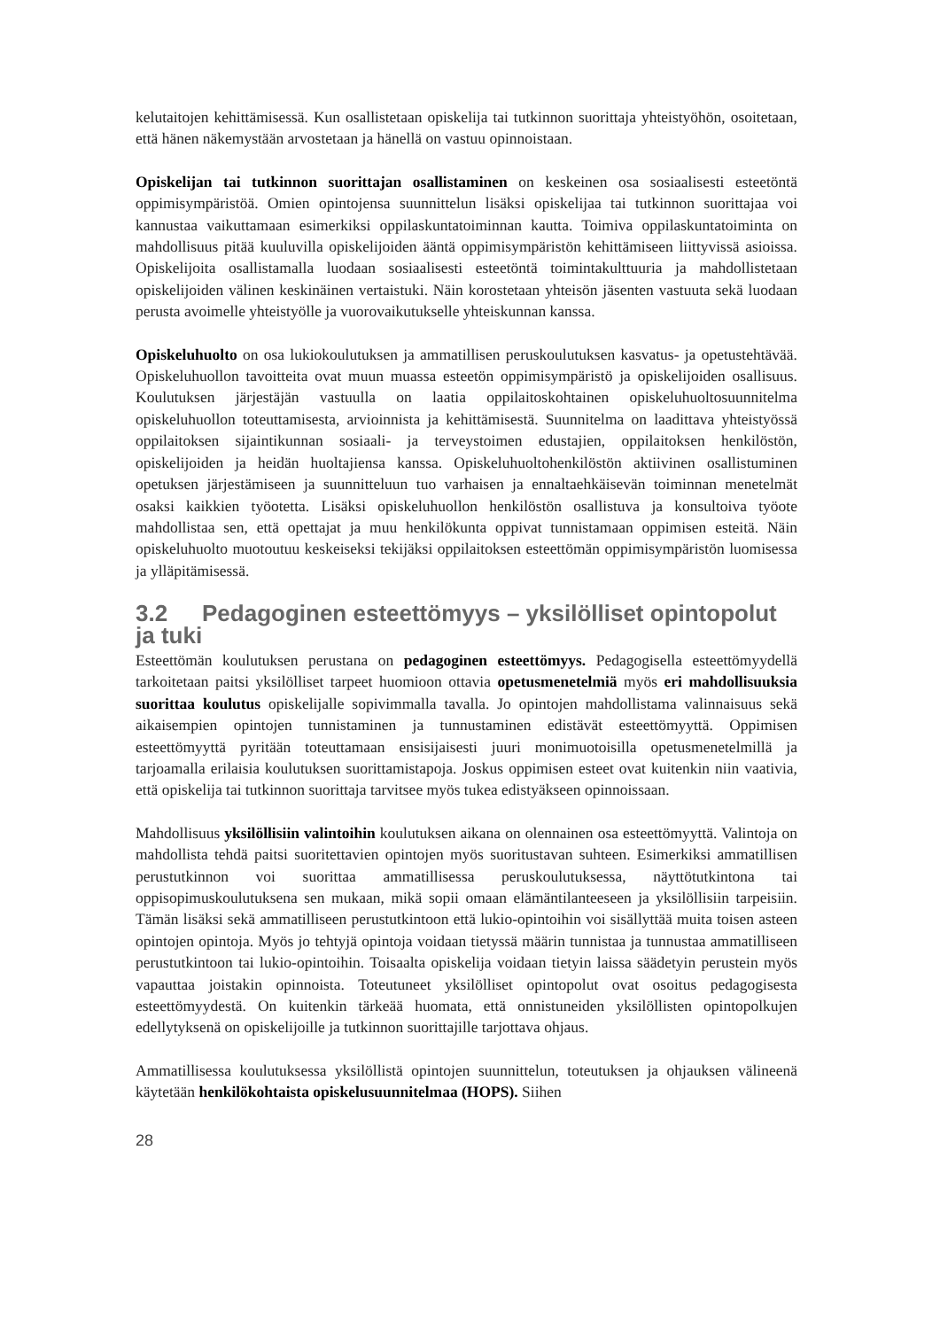kelutaitojen kehittämisessä. Kun osallistetaan opiskelija tai tutkinnon suorittaja yhteistyöhön, osoitetaan, että hänen näkemystään arvostetaan ja hänellä on vastuu opinnoistaan.
Opiskelijan tai tutkinnon suorittajan osallistaminen on keskeinen osa sosiaalisesti esteetöntä oppimisympäristöä. Omien opintojensa suunnittelun lisäksi opiskelijaa tai tutkinnon suorittajaa voi kannustaa vaikuttamaan esimerkiksi oppilaskuntatoiminnan kautta. Toimiva oppilaskuntatoiminta on mahdollisuus pitää kuuluvilla opiskelijoiden ääntä oppimisympäristön kehittämiseen liittyvissä asioissa. Opiskelijoita osallistamalla luodaan sosiaalisesti esteetöntä toimintakulttuuria ja mahdollistetaan opiskelijoiden välinen keskinäinen vertaistuki. Näin korostetaan yhteisön jäsenten vastuuta sekä luodaan perusta avoimelle yhteistyölle ja vuorovaikutukselle yhteiskunnan kanssa.
Opiskeluhuolto on osa lukiokoulutuksen ja ammatillisen peruskoulutuksen kasvatus- ja opetustehtävää. Opiskeluhuollon tavoitteita ovat muun muassa esteetön oppimisympäristö ja opiskelijoiden osallisuus. Koulutuksen järjestäjän vastuulla on laatia oppilaitoskohtainen opiskeluhuoltosuunnitelma opiskeluhuollon toteuttamisesta, arvioinnista ja kehittämisestä. Suunnitelma on laadittava yhteistyössä oppilaitoksen sijaintikunnan sosiaali- ja terveystoimen edustajien, oppilaitoksen henkilöstön, opiskelijoiden ja heidän huoltajiensa kanssa. Opiskeluhuoltohenkilöstön aktiivinen osallistuminen opetuksen järjestämiseen ja suunnitteluun tuo varhaisen ja ennaltaehkäisevän toiminnan menetelmät osaksi kaikkien työotetta. Lisäksi opiskeluhuollon henkilöstön osallistuva ja konsultoiva työote mahdollistaa sen, että opettajat ja muu henkilökunta oppivat tunnistamaan oppimisen esteitä. Näin opiskeluhuolto muotoutuu keskeiseksi tekijäksi oppilaitoksen esteettömän oppimisympäristön luomisessa ja ylläpitämisessä.
3.2 Pedagoginen esteettömyys – yksilölliset opintopolut ja tuki
Esteettömän koulutuksen perustana on pedagoginen esteettömyys. Pedagogisella esteettömyydellä tarkoitetaan paitsi yksilölliset tarpeet huomioon ottavia opetusmenetelmiä myös eri mahdollisuuksia suorittaa koulutus opiskelijalle sopivimmalla tavalla. Jo opintojen mahdollistama valinnaisuus sekä aikaisempien opintojen tunnistaminen ja tunnustaminen edistävät esteettömyyttä. Oppimisen esteettömyyttä pyritään toteuttamaan ensisijaisesti juuri monimuotoisilla opetusmenetelmillä ja tarjoamalla erilaisia koulutuksen suorittamistapoja. Joskus oppimisen esteet ovat kuitenkin niin vaativia, että opiskelija tai tutkinnon suorittaja tarvitsee myös tukea edistyäkseen opinnoissaan.
Mahdollisuus yksilöllisiin valintoihin koulutuksen aikana on olennainen osa esteettömyyttä. Valintoja on mahdollista tehdä paitsi suoritettavien opintojen myös suoritustavan suhteen. Esimerkiksi ammatillisen perustutkinnon voi suorittaa ammatillisessa peruskoulutuksessa, näyttötutkintona tai oppisopimuskoulutuksena sen mukaan, mikä sopii omaan elämäntilanteeseen ja yksilöllisiin tarpeisiin. Tämän lisäksi sekä ammatilliseen perustutkintoon että lukio-opintoihin voi sisällyttää muita toisen asteen opintojen opintoja. Myös jo tehtyjä opintoja voidaan tietyssä määrin tunnistaa ja tunnustaa ammatilliseen perustutkintoon tai lukio-opintoihin. Toisaalta opiskelija voidaan tietyin laissa säädetyin perustein myös vapauttaa joistakin opinnoista. Toteutuneet yksilölliset opintopolut ovat osoitus pedagogisesta esteettömyydestä. On kuitenkin tärkeää huomata, että onnistuneiden yksilöllisten opintopolkujen edellytyksenä on opiskelijoille ja tutkinnon suorittajille tarjottava ohjaus.
Ammatillisessa koulutuksessa yksilöllistä opintojen suunnittelun, toteutuksen ja ohjauksen välineenä käytetään henkilökohtaista opiskelusuunnitelmaa (HOPS). Siihen
28